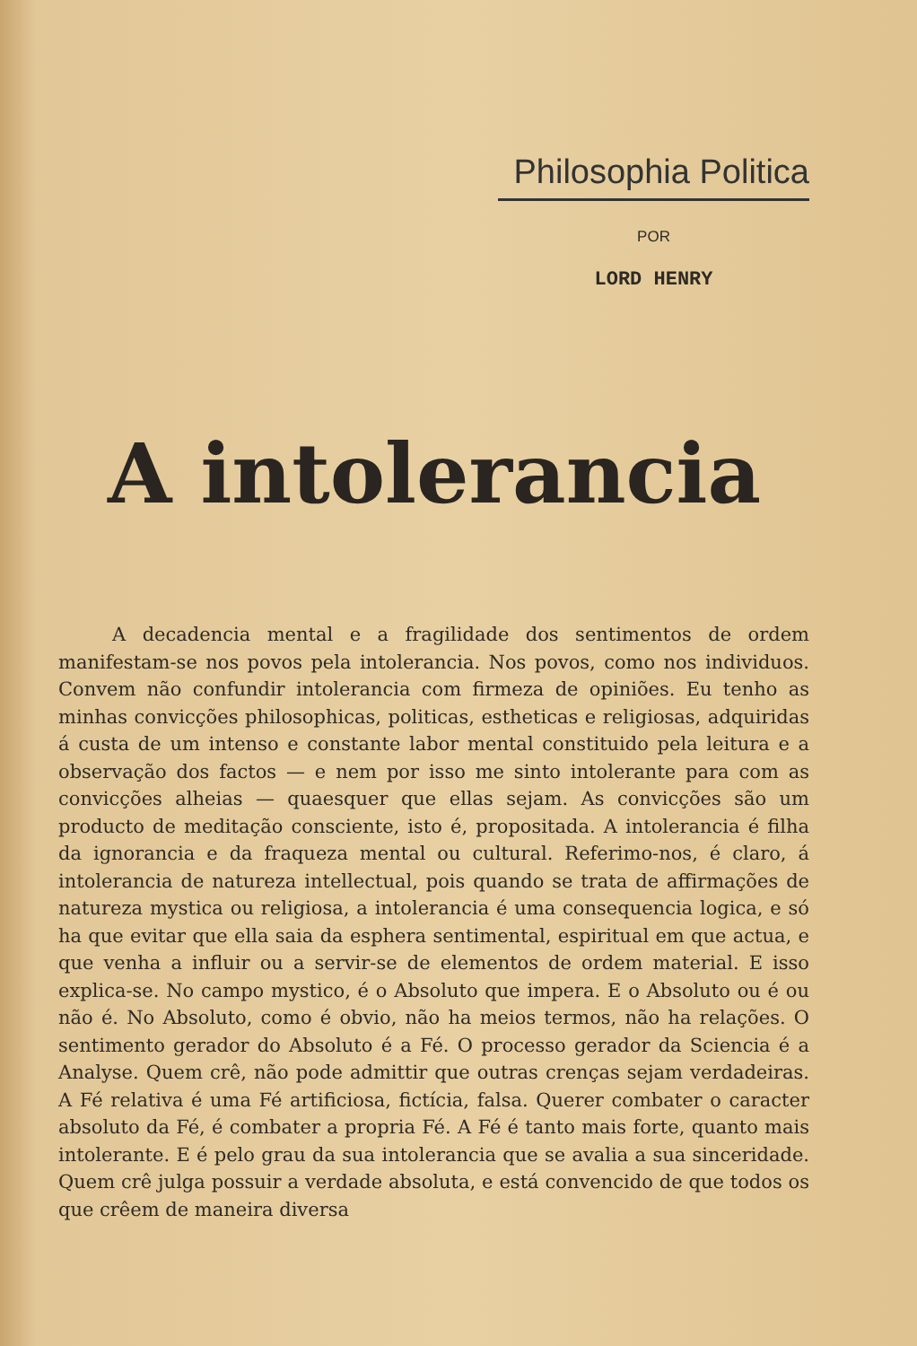Philosophia Politica
POR
LORD HENRY
A intolerancia
A decadencia mental e a fragilidade dos sentimentos de ordem manifestam-se nos povos pela intolerancia. Nos povos, como nos indivi­duos. Convem não confundir intolerancia com firmeza de opiniões. Eu tenho as minhas convicções philosophicas, politicas, estheticas e religio­sas, adquiridas á custa de um intenso e constante labor mental consti­tuido pela leitura e a observação dos factos — e nem por isso me sinto intolerante para com as convicções alheias — quaesquer que ellas sejam. As convicções são um producto de meditação consciente, isto é, propo­sitada. A intolerancia é filha da ignorancia e da fraqueza mental ou cultural. Referimo-nos, é claro, á intolerancia de natureza intellectual, pois quando se trata de affirmações de natureza mystica ou religiosa, a intolerancia é uma consequencia logica, e só ha que evitar que ella saia da esphera sentimental, espiritual em que actua, e que venha a influir ou a servir-se de elementos de ordem material. E isso explica-se. No campo mystico, é o Absoluto que impera. E o Absoluto ou é ou não é. No Absoluto, como é obvio, não ha meios termos, não ha relações. O sentimento gerador do Absoluto é a Fé. O processo gerador da Sciencia é a Analyse. Quem crê, não pode admittir que outras crenças sejam ver­dadeiras. A Fé relativa é uma Fé artificiosa, fictícia, falsa. Querer com­bater o caracter absoluto da Fé, é combater a propria Fé. A Fé é tanto mais forte, quanto mais intolerante. E é pelo grau da sua intolerancia que se avalia a sua sinceridade. Quem crê julga possuir a verdade abso­luta, e está convencido de que todos os que crêem de maneira diversa